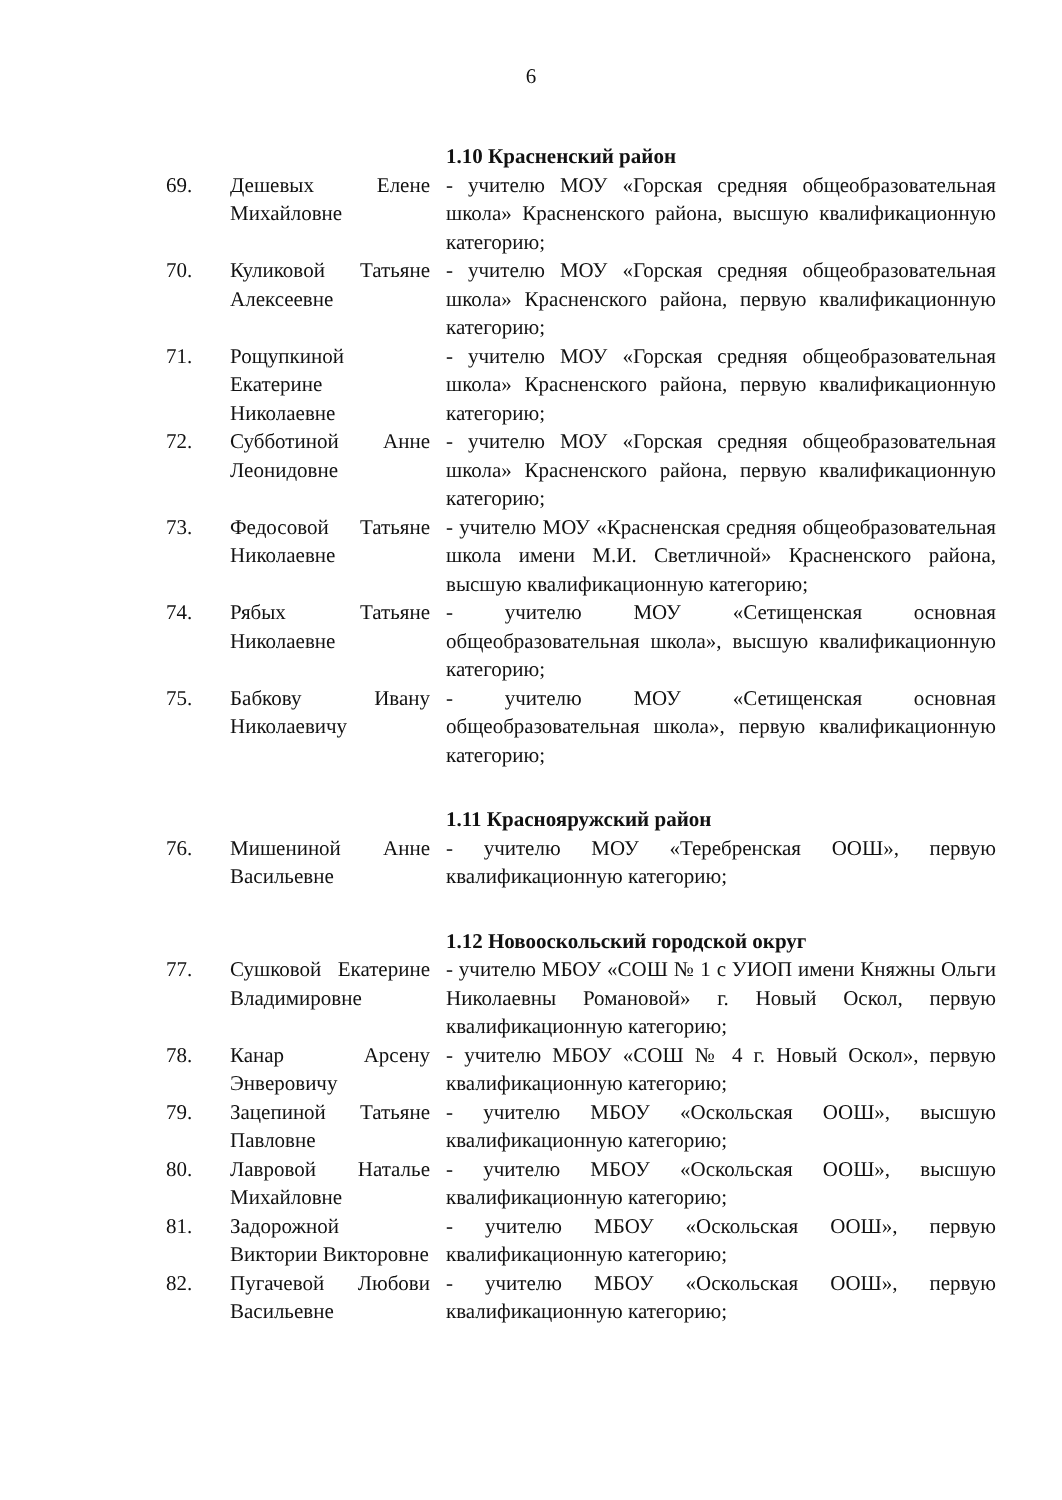6
| | | 1.10 Красненский район |
| 69. | Дешевых Елене Михайловне | - учителю МОУ «Горская средняя общеобразовательная школа» Красненского района, высшую квалификационную категорию; |
| 70. | Куликовой Татьяне Алексеевне | - учителю МОУ «Горская средняя общеобразовательная школа» Красненского района, первую квалификационную категорию; |
| 71. | Рощупкиной Екатерине Николаевне | - учителю МОУ «Горская средняя общеобразовательная школа» Красненского района, первую квалификационную категорию; |
| 72. | Субботиной Анне Леонидовне | - учителю МОУ «Горская средняя общеобразовательная школа» Красненского района, первую квалификационную категорию; |
| 73. | Федосовой Татьяне Николаевне | - учителю МОУ «Красненская средняя общеобразовательная школа имени М.И. Светличной» Красненского района, высшую квалификационную категорию; |
| 74. | Рябых Татьяне Николаевне | - учителю МОУ «Сетищенская основная общеобразовательная школа», высшую квалификационную категорию; |
| 75. | Бабкову Ивану Николаевичу | - учителю МОУ «Сетищенская основная общеобразовательная школа», первую квалификационную категорию; |
| | | 1.11 Краснояружский район |
| 76. | Мишениной Анне Васильевне | - учителю МОУ «Теребренская ООШ», первую квалификационную категорию; |
| | | 1.12 Новооскольский городской округ |
| 77. | Сушковой Екатерине Владимировне | - учителю МБОУ «СОШ № 1 с УИОП имени Княжны Ольги Николаевны Романовой» г. Новый Оскол, первую квалификационную категорию; |
| 78. | Канар Арсену Энверовичу | - учителю МБОУ «СОШ № 4 г. Новый Оскол», первую квалификационную категорию; |
| 79. | Зацепиной Татьяне Павловне | - учителю МБОУ «Оскольская ООШ», высшую квалификационную категорию; |
| 80. | Лавровой Наталье Михайловне | - учителю МБОУ «Оскольская ООШ», высшую квалификационную категорию; |
| 81. | Задорожной Виктории Викторовне | - учителю МБОУ «Оскольская ООШ», первую квалификационную категорию; |
| 82. | Пугачевой Любови Васильевне | - учителю МБОУ «Оскольская ООШ», первую квалификационную категорию; |